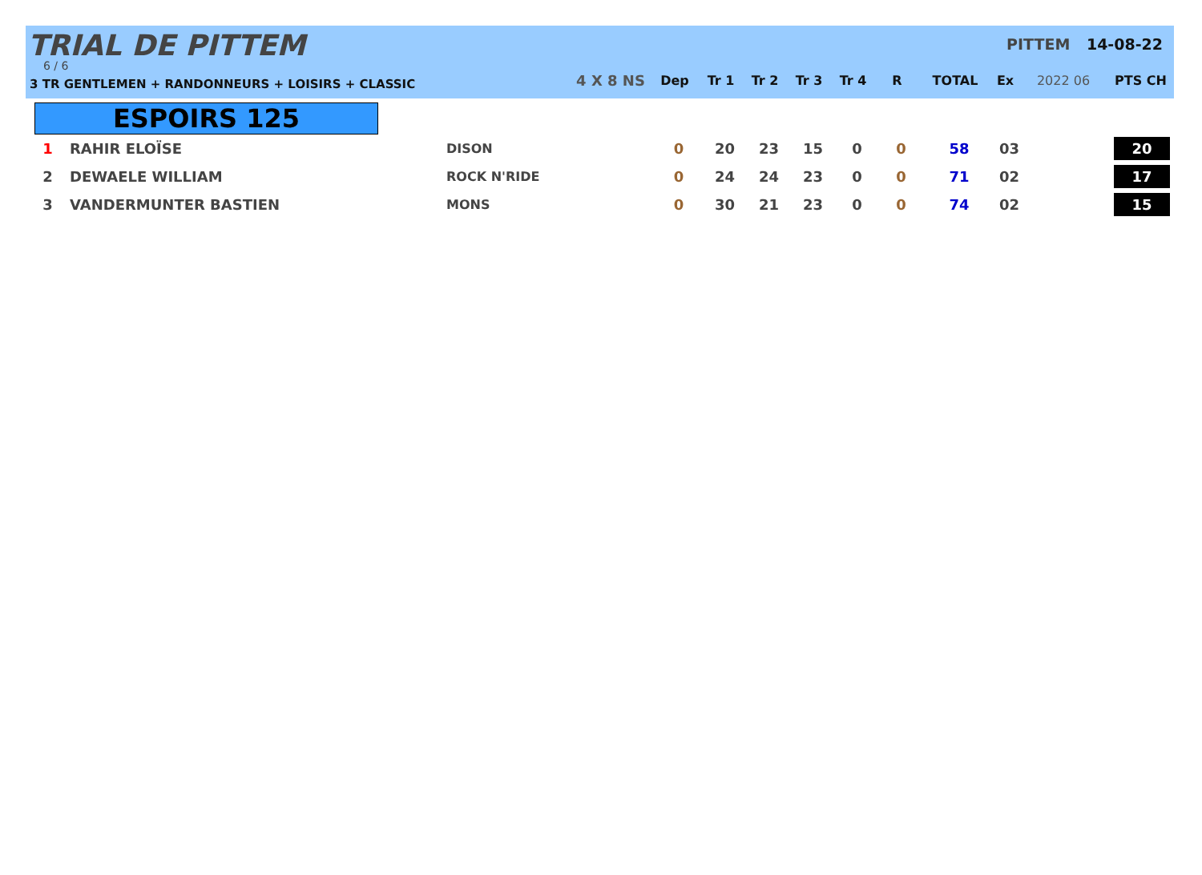TRIAL DE PITTEM
6 / 6
3 TR GENTLEMEN + RANDONNEURS + LOISIRS + CLASSIC
PITTEM 14-08-22
| | 4 X 8 NS | Dep | Tr 1 | Tr 2 | Tr 3 | Tr 4 | R | TOTAL | Ex | 2022 06 | PTS CH |
ESPOIRS 125
| 1 | RAHIR ELOÏSE | DISON | 0 | 20 | 23 | 15 | 0 | 0 | 58 | 03 | | 20 |
| 2 | DEWAELE WILLIAM | ROCK N'RIDE | 0 | 24 | 24 | 23 | 0 | 0 | 71 | 02 | | 17 |
| 3 | VANDERMUNTER BASTIEN | MONS | 0 | 30 | 21 | 23 | 0 | 0 | 74 | 02 | | 15 |